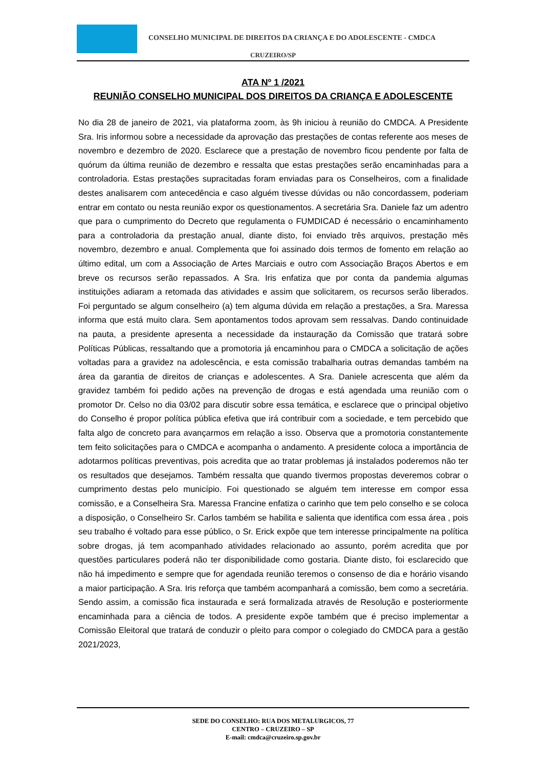CONSELHO MUNICIPAL DE DIREITOS DA CRIANÇA E DO ADOLESCENTE - CMDCA
CRUZEIRO/SP
ATA Nº 1 /2021
REUNIÃO CONSELHO MUNICIPAL DOS DIREITOS DA CRIANÇA E ADOLESCENTE
No dia 28 de janeiro de 2021, via plataforma zoom, às 9h iniciou à reunião do CMDCA. A Presidente Sra. Iris informou sobre a necessidade da aprovação das prestações de contas referente aos meses de novembro e dezembro de 2020. Esclarece que a prestação de novembro ficou pendente por falta de quórum da última reunião de dezembro e ressalta que estas prestações serão encaminhadas para a controladoria. Estas prestações supracitadas foram enviadas para os Conselheiros, com a finalidade destes analisarem com antecedência e caso alguém tivesse dúvidas ou não concordassem, poderiam entrar em contato ou nesta reunião expor os questionamentos. A secretária Sra. Daniele faz um adentro que para o cumprimento do Decreto que regulamenta o FUMDICAD é necessário o encaminhamento para a controladoria da prestação anual, diante disto, foi enviado três arquivos, prestação mês novembro, dezembro e anual. Complementa que foi assinado dois termos de fomento em relação ao último edital, um com a Associação de Artes Marciais e outro com Associação Braços Abertos e em breve os recursos serão repassados. A Sra. Iris enfatiza que por conta da pandemia algumas instituições adiaram a retomada das atividades e assim que solicitarem, os recursos serão liberados. Foi perguntado se algum conselheiro (a) tem alguma dúvida em relação a prestações, a Sra. Maressa informa que está muito clara. Sem apontamentos todos aprovam sem ressalvas. Dando continuidade na pauta, a presidente apresenta a necessidade da instauração da Comissão que tratará sobre Políticas Públicas, ressaltando que a promotoria já encaminhou para o CMDCA a solicitação de ações voltadas para a gravidez na adolescência, e esta comissão trabalharia outras demandas também na área da garantia de direitos de crianças e adolescentes. A Sra. Daniele acrescenta que além da gravidez também foi pedido ações na prevenção de drogas e está agendada uma reunião com o promotor Dr. Celso no dia 03/02 para discutir sobre essa temática, e esclarece que o principal objetivo do Conselho é propor política pública efetiva que irá contribuir com a sociedade, e tem percebido que falta algo de concreto para avançarmos em relação a isso. Observa que a promotoria constantemente tem feito solicitações para o CMDCA e acompanha o andamento. A presidente coloca a importância de adotarmos políticas preventivas, pois acredita que ao tratar problemas já instalados poderemos não ter os resultados que desejamos. Também ressalta que quando tivermos propostas deveremos cobrar o cumprimento destas pelo município. Foi questionado se alguém tem interesse em compor essa comissão, e a Conselheira Sra. Maressa Francine enfatiza o carinho que tem pelo conselho e se coloca a disposição, o Conselheiro Sr. Carlos também se habilita e salienta que identifica com essa área , pois seu trabalho é voltado para esse público, o Sr. Erick expõe que tem interesse principalmente na política sobre drogas, já tem acompanhado atividades relacionado ao assunto, porém acredita que por questões particulares poderá não ter disponibilidade como gostaria. Diante disto, foi esclarecido que não há impedimento e sempre que for agendada reunião teremos o consenso de dia e horário visando a maior participação. A Sra. Iris reforça que também acompanhará a comissão, bem como a secretária. Sendo assim, a comissão fica instaurada e será formalizada através de Resolução e posteriormente encaminhada para a ciência de todos. A presidente expõe também que é preciso implementar a Comissão Eleitoral que tratará de conduzir o pleito para compor o colegiado do CMDCA para a gestão 2021/2023,
SEDE DO CONSELHO: RUA DOS METALURGICOS, 77
CENTRO – CRUZEIRO – SP
E-mail: cmdca@cruzeiro.sp.gov.br